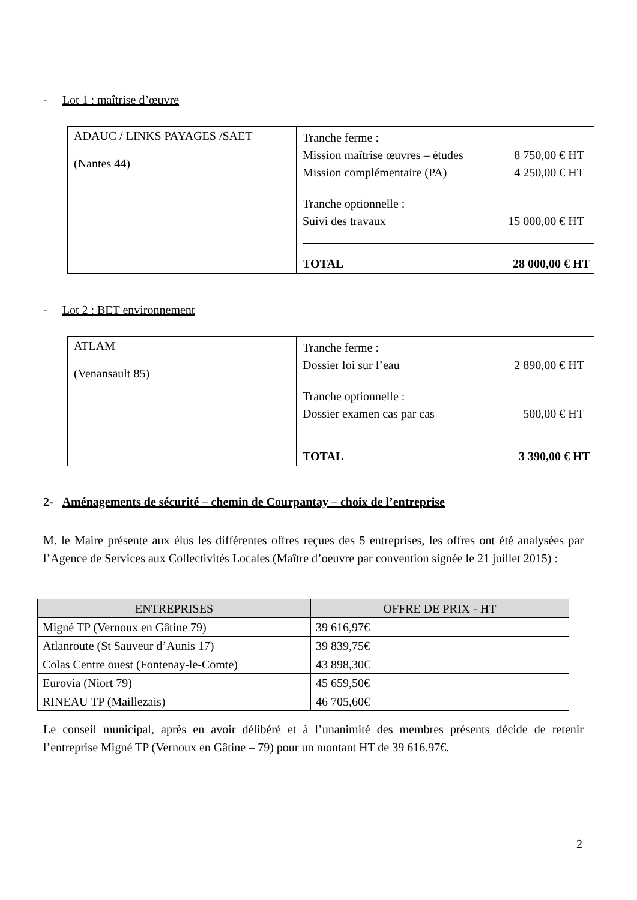- Lot 1 : maîtrise d’œuvre
| ADAUC / LINKS PAYAGES /SAET (Nantes 44) | Tranche ferme : Mission maîtrise œuvres – études 8 750,00 € HT Mission complémentaire (PA) 4 250,00 € HT Tranche optionnelle : Suivi des travaux 15 000,00 € HT TOTAL 28 000,00 € HT |
- Lot 2 : BET environnement
| ATLAM (Venansault 85) | Tranche ferme : Dossier loi sur l’eau 2 890,00 € HT Tranche optionnelle : Dossier examen cas par cas 500,00 € HT TOTAL 3 390,00 € HT |
2- Aménagements de sécurité – chemin de Courpantay – choix de l’entreprise
M. le Maire présente aux élus les différentes offres reçues des 5 entreprises, les offres ont été analysées par l’Agence de Services aux Collectivités Locales (Maître d’oeuvre par convention signée le 21 juillet 2015) :
| ENTREPRISES | OFFRE DE PRIX - HT |
| --- | --- |
| Migné TP (Vernoux en Gâtine 79) | 39 616,97€ |
| Atlanroute (St Sauveur d’Aunis 17) | 39 839,75€ |
| Colas Centre ouest (Fontenay-le-Comte) | 43 898,30€ |
| Eurovia (Niort 79) | 45 659,50€ |
| RINEAU TP (Maillezais) | 46 705,60€ |
Le conseil municipal, après en avoir délibéré et à l’unanimité des membres présents décide de retenir l’entreprise Migné TP (Vernoux en Gâtine – 79) pour un montant HT de 39 616.97€.
2